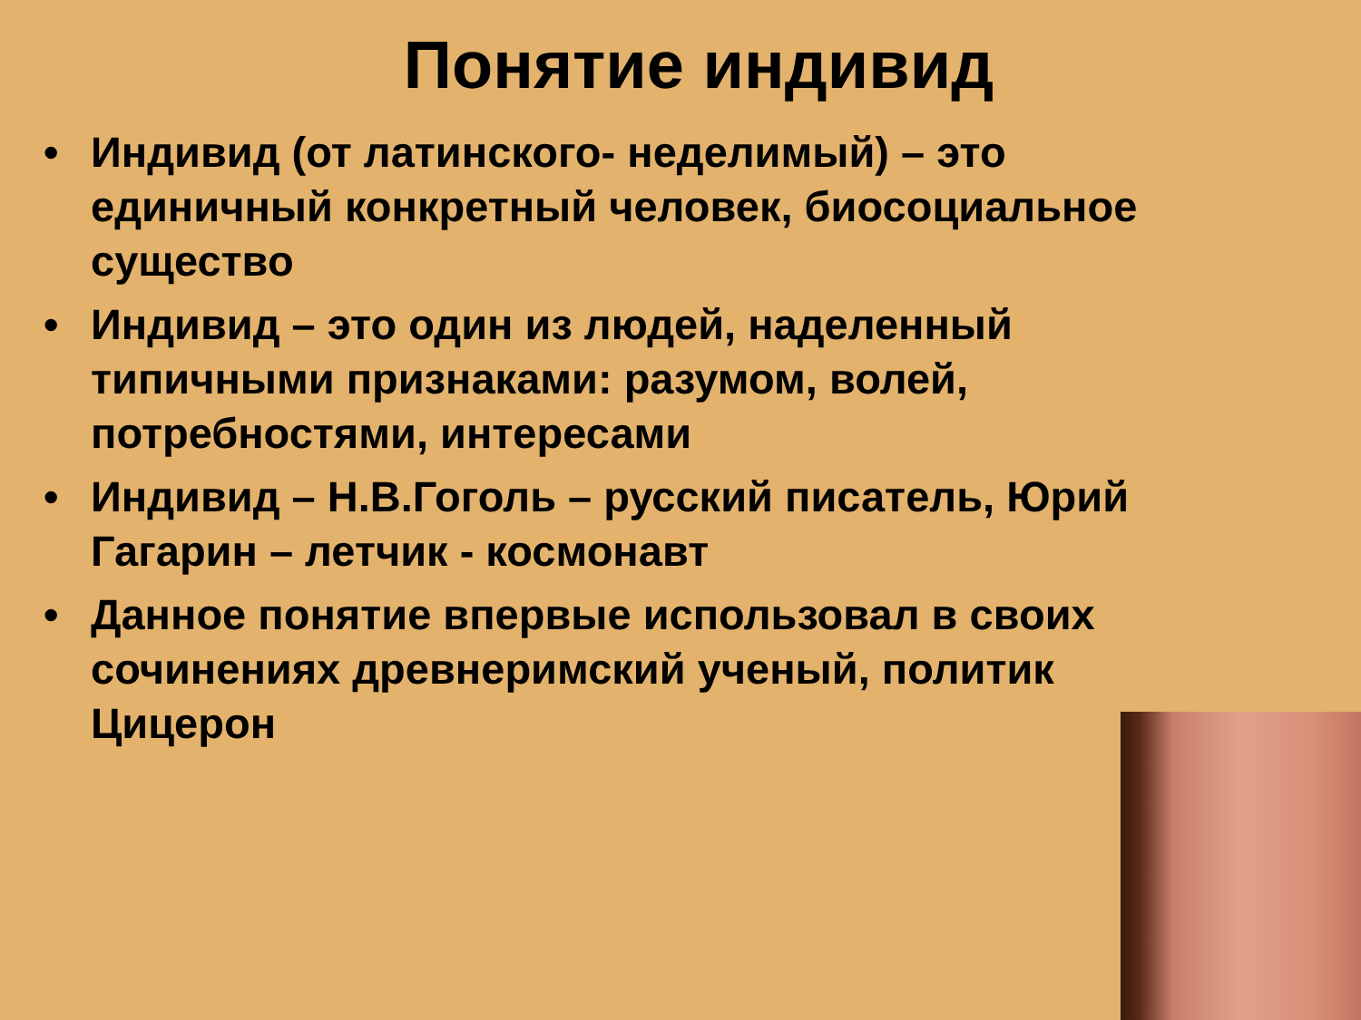Понятие индивид
• Индивид (от латинского- неделимый) – это единичный конкретный человек, биосоциальное существо
• Индивид – это один из людей, наделенный типичными признаками: разумом, волей, потребностями, интересами
• Индивид – Н.В.Гоголь – русский писатель, Юрий Гагарин – летчик - космонавт
• Данное понятие впервые использовал в своих сочинениях древнеримский ученый, политик Цицерон